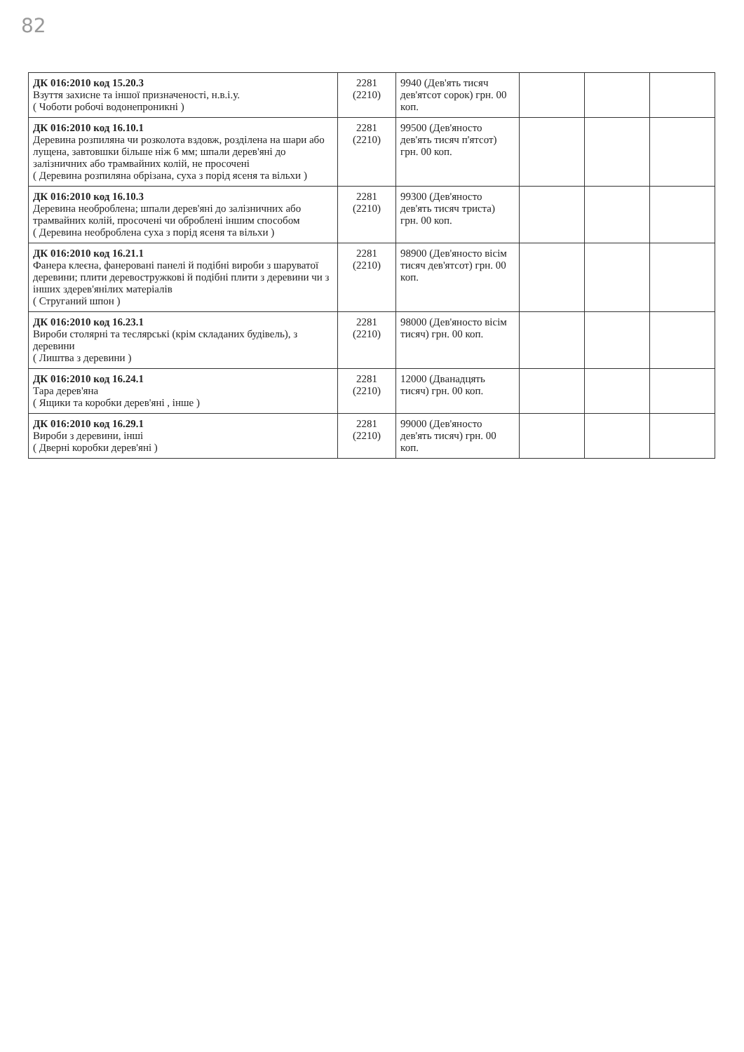82
| ДК 016:2010 код 15.20.3 Взуття захисне та іншої призначеності, н.в.і.у. ( Чоботи робочі водонепроникні ) | 2281 (2210) | 9940 (Дев'ять тисяч дев'ятсот сорок) грн. 00 коп. | | | |
| ДК 016:2010 код 16.10.1 Деревина розпиляна чи розколота вздовж, розділена на шари або лущена, завтовшки більше ніж 6 мм; шпали дерев'яні до залізничних або трамвайних колій, не просочені ( Деревина розпиляна обрізана, суха з порід ясеня та вільхи ) | 2281 (2210) | 99500 (Дев'яносто дев'ять тисяч п'ятсот) грн. 00 коп. | | | |
| ДК 016:2010 код 16.10.3 Деревина необроблена; шпали дерев'яні до залізничних або трамвайних колій, просочені чи оброблені іншим способом ( Деревина необроблена суха з порід ясеня та вільхи ) | 2281 (2210) | 99300 (Дев'яносто дев'ять тисяч триста) грн. 00 коп. | | | |
| ДК 016:2010 код 16.21.1 Фанера клеєна, фанеровані панелі й подібні вироби з шаруватої деревини; плити деревостружкові й подібні плити з деревини чи з інших здерев'янілих матеріалів ( Струганий шпон ) | 2281 (2210) | 98900 (Дев'яносто вісім тисяч дев'ятсот) грн. 00 коп. | | | |
| ДК 016:2010 код 16.23.1 Вироби столярні та теслярські (крім складаних будівель), з деревини ( Лиштва з деревини ) | 2281 (2210) | 98000 (Дев'яносто вісім тисяч) грн. 00 коп. | | | |
| ДК 016:2010 код 16.24.1 Тара дерев'яна ( Ящики та коробки дерев'яні , інше ) | 2281 (2210) | 12000 (Дванадцять тисяч) грн. 00 коп. | | | |
| ДК 016:2010 код 16.29.1 Вироби з деревини, інші ( Дверні коробки дерев'яні ) | 2281 (2210) | 99000 (Дев'яносто дев'ять тисяч) грн. 00 коп. | | | |